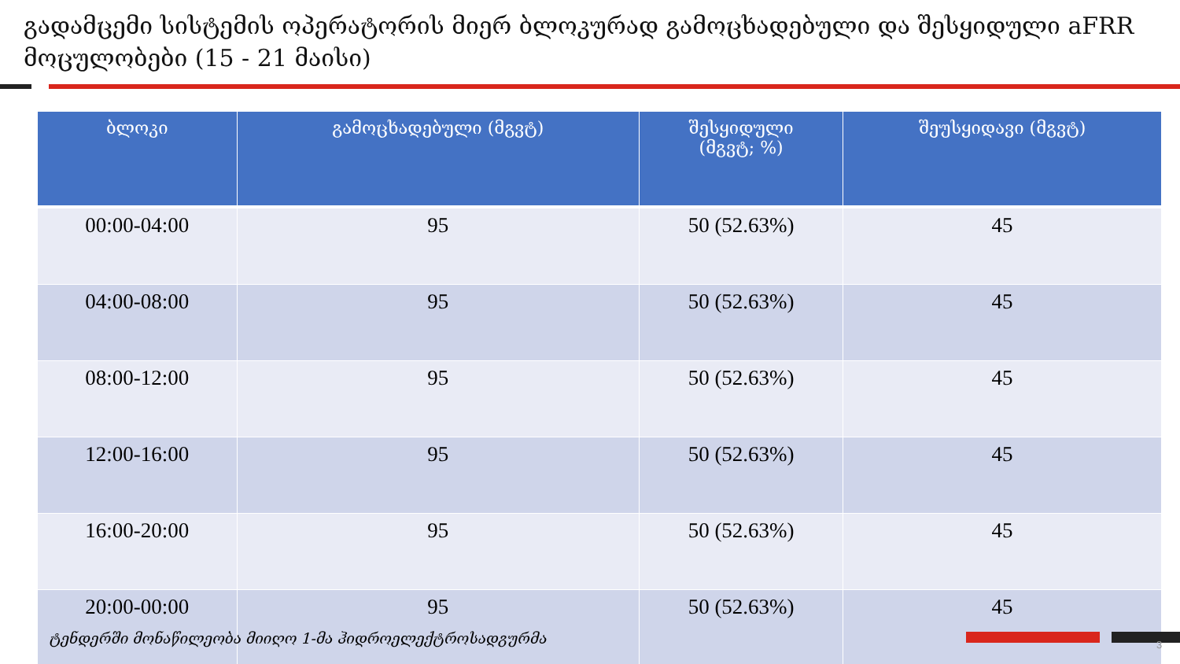გადამცემი სისტემის ოპერატორის მიერ ბლოკურად გამოცხადებული და შესყიდული aFRR მოცულობები (15 - 21 მაისი)
| ბლოკი | გამოცხადებული (მგვტ) | შესყიდული (მგვტ; %) | შეუსყიდავი (მგვტ) |
| --- | --- | --- | --- |
| 00:00-04:00 | 95 | 50 (52.63%) | 45 |
| 04:00-08:00 | 95 | 50 (52.63%) | 45 |
| 08:00-12:00 | 95 | 50 (52.63%) | 45 |
| 12:00-16:00 | 95 | 50 (52.63%) | 45 |
| 16:00-20:00 | 95 | 50 (52.63%) | 45 |
| 20:00-00:00 | 95 | 50 (52.63%) | 45 |
ტენდერში მონაწილეობა მიიღო 1-მა ჰიდროელექტროსადგურმა
3